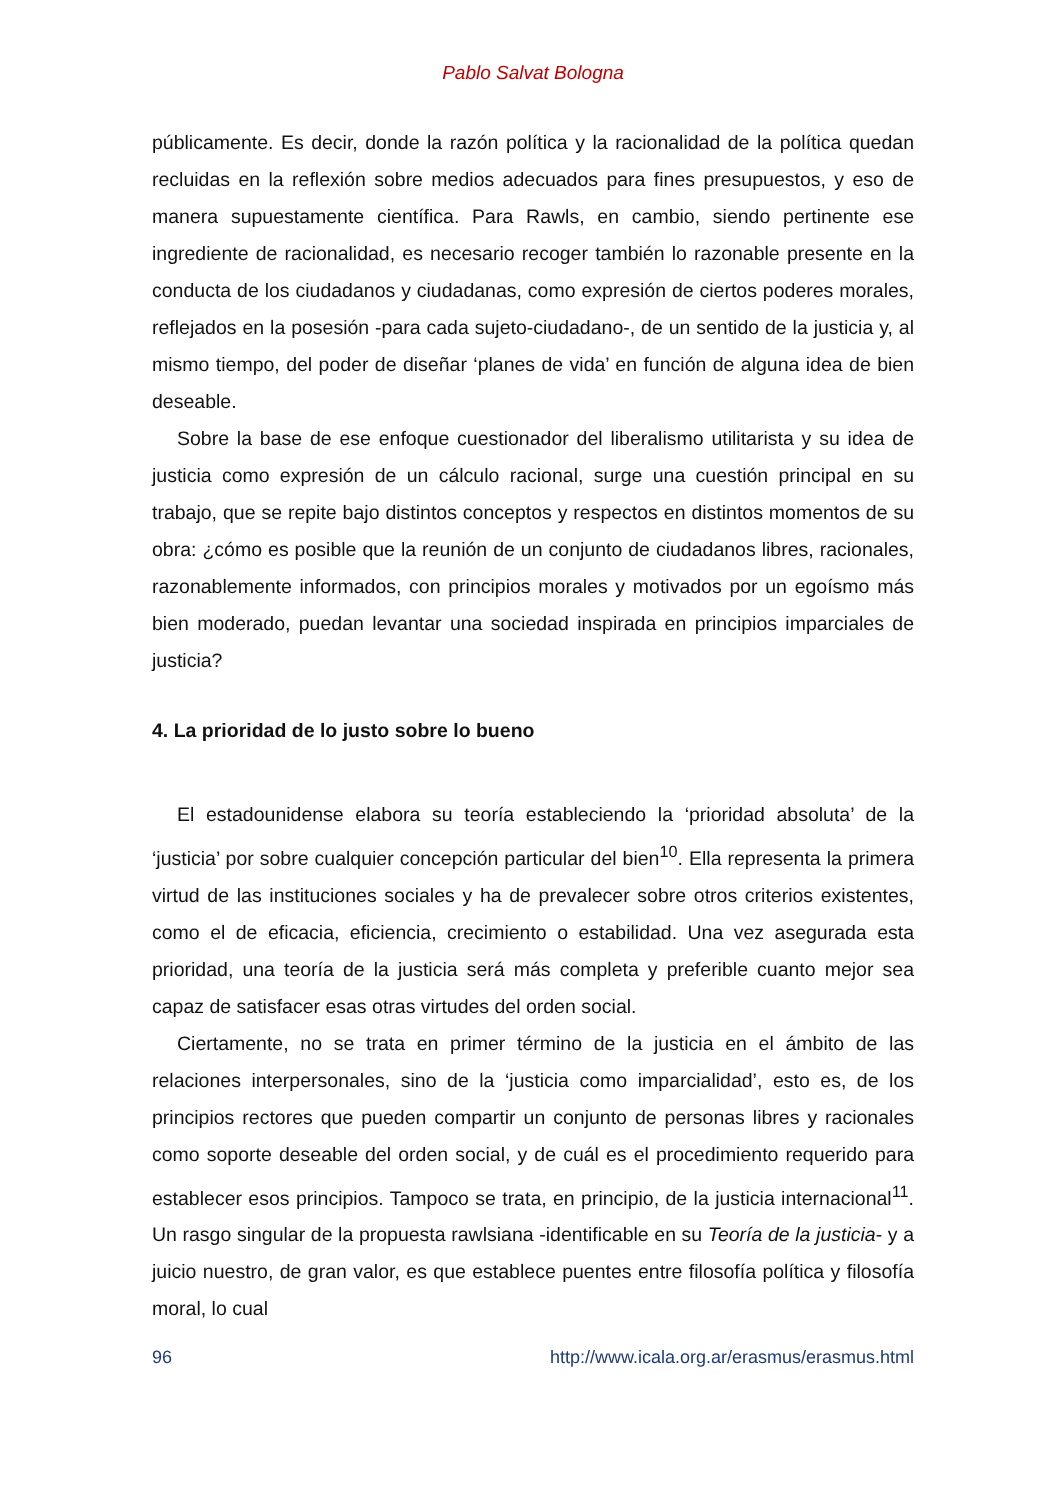Pablo Salvat Bologna
públicamente. Es decir, donde la razón política y la racionalidad de la política quedan recluidas en la reflexión sobre medios adecuados para fines presupuestos, y eso de manera supuestamente científica. Para Rawls, en cambio, siendo pertinente ese ingrediente de racionalidad, es necesario recoger también lo razonable presente en la conducta de los ciudadanos y ciudadanas, como expresión de ciertos poderes morales, reflejados en la posesión -para cada sujeto-ciudadano-, de un sentido de la justicia y, al mismo tiempo, del poder de diseñar ‘planes de vida’ en función de alguna idea de bien deseable.
Sobre la base de ese enfoque cuestionador del liberalismo utilitarista y su idea de justicia como expresión de un cálculo racional, surge una cuestión principal en su trabajo, que se repite bajo distintos conceptos y respectos en distintos momentos de su obra: ¿cómo es posible que la reunión de un conjunto de ciudadanos libres, racionales, razonablemente informados, con principios morales y motivados por un egoísmo más bien moderado, puedan levantar una sociedad inspirada en principios imparciales de justicia?
4. La prioridad de lo justo sobre lo bueno
El estadounidense elabora su teoría estableciendo la ‘prioridad absoluta’ de la ‘justicia’ por sobre cualquier concepción particular del bien<sup>10</sup>. Ella representa la primera virtud de las instituciones sociales y ha de prevalecer sobre otros criterios existentes, como el de eficacia, eficiencia, crecimiento o estabilidad. Una vez asegurada esta prioridad, una teoría de la justicia será más completa y preferible cuanto mejor sea capaz de satisfacer esas otras virtudes del orden social.
Ciertamente, no se trata en primer término de la justicia en el ámbito de las relaciones interpersonales, sino de la ‘justicia como imparcialidad’, esto es, de los principios rectores que pueden compartir un conjunto de personas libres y racionales como soporte deseable del orden social, y de cuál es el procedimiento requerido para establecer esos principios. Tampoco se trata, en principio, de la justicia internacional<sup>11</sup>. Un rasgo singular de la propuesta rawlsiana -identificable en su Teoría de la justicia- y a juicio nuestro, de gran valor, es que establece puentes entre filosofía política y filosofía moral, lo cual
96 http://www.icala.org.ar/erasmus/erasmus.html